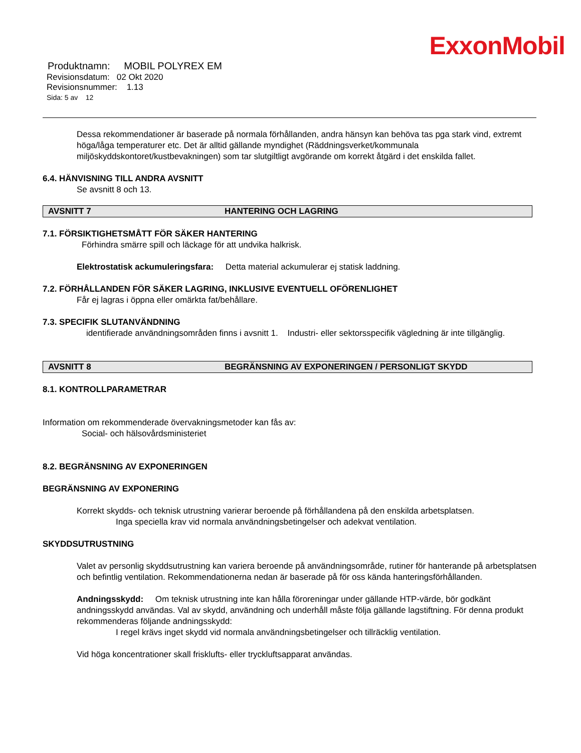ExxonMobil
Produktnamn: MOBIL POLYREX EM
Revisionsdatum: 02 Okt 2020
Revisionsnummer: 1.13
Sida: 5 av 12
Dessa rekommendationer är baserade på normala förhållanden, andra hänsyn kan behöva tas pga stark vind, extremt höga/låga temperaturer etc. Det är alltid gällande myndighet (Räddningsverket/kommunala miljöskyddskontoret/kustbevakningen) som tar slutgiltligt avgörande om korrekt åtgärd i det enskilda fallet.
6.4. HÄNVISNING TILL ANDRA AVSNITT
Se avsnitt 8 och 13.
AVSNITT 7 HANTERING OCH LAGRING
7.1. FÖRSIKTIGHETSMÅTT FÖR SÄKER HANTERING
Förhindra smärre spill och läckage för att undvika halkrisk.
Elektrostatisk ackumuleringsfara: Detta material ackumulerar ej statisk laddning.
7.2. FÖRHÅLLANDEN FÖR SÄKER LAGRING, INKLUSIVE EVENTUELL OFÖRENLIGHET
Får ej lagras i öppna eller omärkta fat/behållare.
7.3. SPECIFIK SLUTANVÄNDNING
identifierade användningsområden finns i avsnitt 1. Industri- eller sektorsspecifik vägledning är inte tillgänglig.
AVSNITT 8 BEGRÄNSNING AV EXPONERINGEN / PERSONLIGT SKYDD
8.1. KONTROLLPARAMETRAR
Information om rekommenderade övervakningsmetoder kan fås av:
Social- och hälsovårdsministeriet
8.2. BEGRÄNSNING AV EXPONERINGEN
BEGRÄNSNING AV EXPONERING
Korrekt skydds- och teknisk utrustning varierar beroende på förhållandena på den enskilda arbetsplatsen.
Inga speciella krav vid normala användningsbetingelser och adekvat ventilation.
SKYDDSUTRUSTNING
Valet av personlig skyddsutrustning kan variera beroende på användningsområde, rutiner för hanterande på arbetsplatsen och befintlig ventilation. Rekommendationerna nedan är baserade på för oss kända hanteringsförhållanden.
Andningsskydd: Om teknisk utrustning inte kan hålla föroreningar under gällande HTP-värde, bör godkänt andningsskydd användas. Val av skydd, användning och underhåll måste följa gällande lagstiftning. För denna produkt rekommenderas följande andningsskydd:
I regel krävs inget skydd vid normala användningsbetingelser och tillräcklig ventilation.
Vid höga koncentrationer skall frisklufts- eller tryckluftsapparat användas.